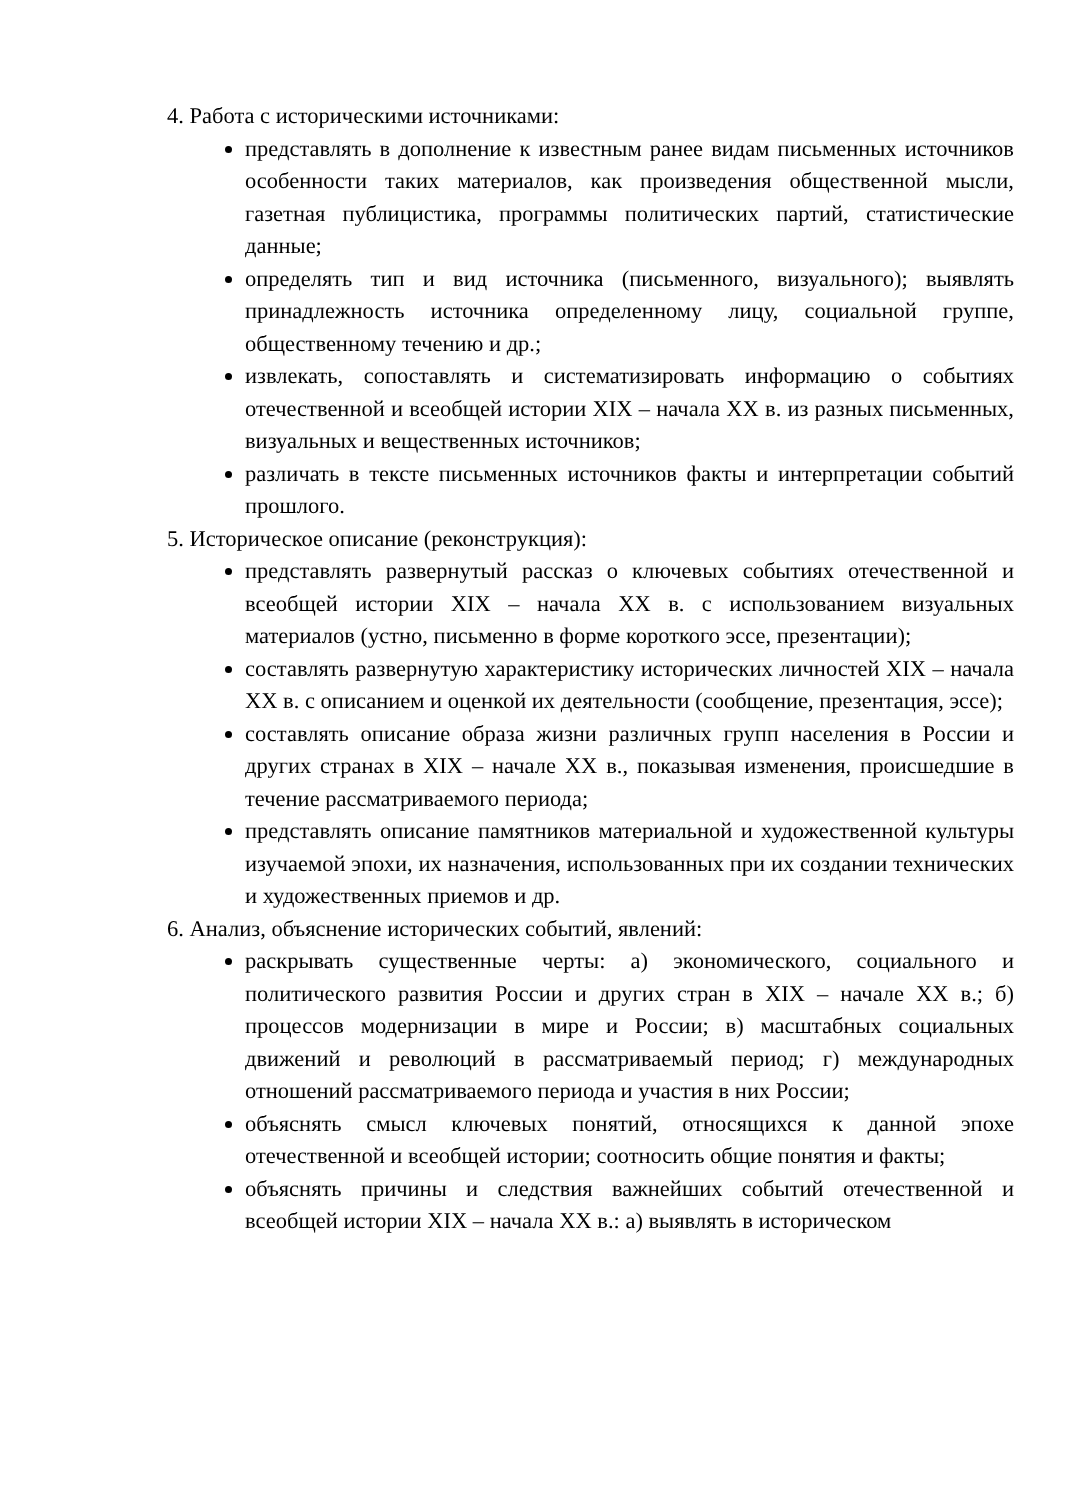4. Работа с историческими источниками:
представлять в дополнение к известным ранее видам письменных источников особенности таких материалов, как произведения общественной мысли, газетная публицистика, программы политических партий, статистические данные;
определять тип и вид источника (письменного, визуального); выявлять принадлежность источника определенному лицу, социальной группе, общественному течению и др.;
извлекать, сопоставлять и систематизировать информацию о событиях отечественной и всеобщей истории XIX – начала XX в. из разных письменных, визуальных и вещественных источников;
различать в тексте письменных источников факты и интерпретации событий прошлого.
5. Историческое описание (реконструкция):
представлять развернутый рассказ о ключевых событиях отечественной и всеобщей истории XIX – начала XX в. с использованием визуальных материалов (устно, письменно в форме короткого эссе, презентации);
составлять развернутую характеристику исторических личностей XIX – начала XX в. с описанием и оценкой их деятельности (сообщение, презентация, эссе);
составлять описание образа жизни различных групп населения в России и других странах в XIX – начале XX в., показывая изменения, происшедшие в течение рассматриваемого периода;
представлять описание памятников материальной и художественной культуры изучаемой эпохи, их назначения, использованных при их создании технических и художественных приемов и др.
6. Анализ, объяснение исторических событий, явлений:
раскрывать существенные черты: а) экономического, социального и политического развития России и других стран в XIX – начале XX в.; б) процессов модернизации в мире и России; в) масштабных социальных движений и революций в рассматриваемый период; г) международных отношений рассматриваемого периода и участия в них России;
объяснять смысл ключевых понятий, относящихся к данной эпохе отечественной и всеобщей истории; соотносить общие понятия и факты;
объяснять причины и следствия важнейших событий отечественной и всеобщей истории XIX – начала XX в.: а) выявлять в историческом